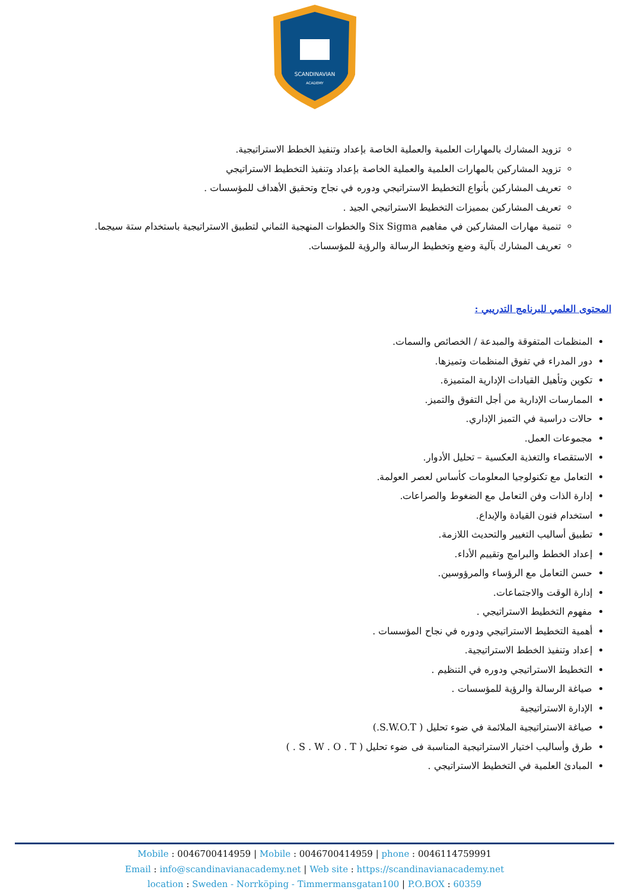SCANDINAVIAN
ACADEMY
تزويد المشارك بالمهارات العلمية والعملية الخاصة بإعداد وتنفيذ الخطط الاستراتيجية.
تزويد المشاركين بالمهارات العلمية والعملية الخاصة بإعداد وتنفيذ التخطيط الاستراتيجي
تعريف المشاركين بأنواع التخطيط الاستراتيجي ودوره في نجاح وتحقيق الأهداف للمؤسسات .
تعريف المشاركين بمميزات التخطيط الاستراتيجي الجيد .
تنمية مهارات المشاركين في مفاهيم Six Sigma والخطوات المنهجية الثماني لتطبيق الاستراتيجية باستخدام ستة سيجما.
تعريف المشارك بآلية وضع وتخطيط الرسالة والرؤية للمؤسسات.
المحتوى العلمي للبرنامج التدريبي :
المنظمات المتفوقة والمبدعة / الخصائص والسمات.
دور المدراء في تفوق المنظمات وتميزها.
تكوين وتأهيل القيادات الإدارية المتميزة.
الممارسات الإدارية من أجل التفوق والتميز.
حالات دراسية في التميز الإداري.
مجموعات العمل.
الاستقصاء والتغذية العكسية – تحليل الأدوار.
التعامل مع تكنولوجيا المعلومات كأساس لعصر العولمة.
إدارة الذات وفن التعامل مع الضغوط والصراعات.
استخدام فنون القيادة والإبداع.
تطبيق أساليب التغيير والتحديث اللازمة.
إعداد الخطط والبرامج وتقييم الأداء.
حسن التعامل مع الرؤساء والمرؤوسين.
إدارة الوقت والاجتماعات.
مفهوم التخطيط الاستراتيجي .
أهمية التخطيط الاستراتيجي ودوره في نجاح المؤسسات .
إعداد وتنفيذ الخطط الاستراتيجية.
التخطيط الاستراتيجي ودوره في التنظيم .
صياغة الرسالة والرؤية للمؤسسات .
الإدارة الاستراتيجية
صياغة الاستراتيجية الملائمة في ضوء تحليل ( S.W.O.T.)
طرق وأساليب اختيار الاستراتيجية المناسبة فى ضوء تحليل ( S . W . O . T . )
المبادئ العلمية في التخطيط الاستراتيجي .
Mobile : 0046700414959 | Mobile : 0046700414959 | phone : 0046114759991
Email : info@scandinavianacademy.net | Web site : https://scandinavianacademy.net
location : Sweden - Norrköping - Timmermansgatan100 | P.O.BOX : 60359